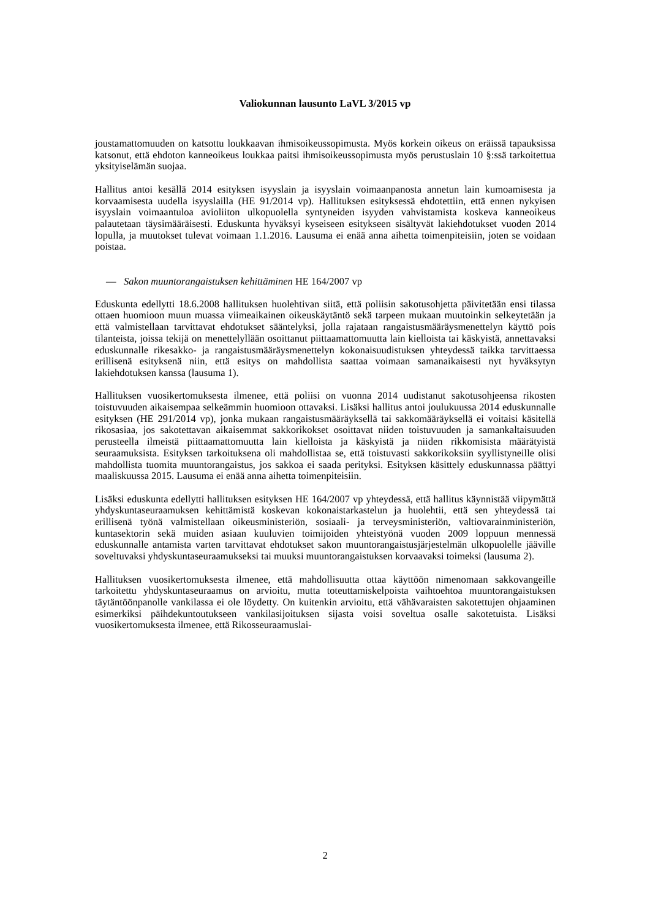Valiokunnan lausunto LaVL 3/2015 vp
joustamattomuuden on katsottu loukkaavan ihmisoikeussopimusta. Myös korkein oikeus on eräissä tapauksissa katsonut, että ehdoton kanneoikeus loukkaa paitsi ihmisoikeussopimusta myös perustuslain 10 §:ssä tarkoitettua yksityiselämän suojaa.
Hallitus antoi kesällä 2014 esityksen isyyslain ja isyyslain voimaanpanosta annetun lain kumoamisesta ja korvaamisesta uudella isyyslailla (HE 91/2014 vp). Hallituksen esityksessä ehdotettiin, että ennen nykyisen isyyslain voimaantuloa avioliiton ulkopuolella syntyneiden isyyden vahvistamista koskeva kanneoikeus palautetaan täysimääräisesti. Eduskunta hyväksyi kyseiseen esitykseen sisältyvät lakiehdotukset vuoden 2014 lopulla, ja muutokset tulevat voimaan 1.1.2016. Lausuma ei enää anna aihetta toimenpiteisiin, joten se voidaan poistaa.
— Sakon muuntorangaistuksen kehittäminen HE 164/2007 vp
Eduskunta edellytti 18.6.2008 hallituksen huolehtivan siitä, että poliisin sakotusohjetta päivitetään ensi tilassa ottaen huomioon muun muassa viimeaikainen oikeuskäytäntö sekä tarpeen mukaan muutoinkin selkeytetään ja että valmistellaan tarvittavat ehdotukset sääntelyksi, jolla rajataan rangaistusmääräysmenettelyn käyttö pois tilanteista, joissa tekijä on menettelyllään osoittanut piittaamattomuutta lain kielloista tai käskyistä, annettavaksi eduskunnalle rikesakko- ja rangaistusmääräysmenettelyn kokonaisuudistuksen yhteydessä taikka tarvittaessa erillisenä esityksenä niin, että esitys on mahdollista saattaa voimaan samanaikaisesti nyt hyväksytyn lakiehdotuksen kanssa (lausuma 1).
Hallituksen vuosikertomuksesta ilmenee, että poliisi on vuonna 2014 uudistanut sakotusohjeensa rikosten toistuvuuden aikaisempaa selkeämmin huomioon ottavaksi. Lisäksi hallitus antoi joulukuussa 2014 eduskunnalle esityksen (HE 291/2014 vp), jonka mukaan rangaistusmääräyksellä tai sakkomääräyksellä ei voitaisi käsitellä rikosasiaa, jos sakotettavan aikaisemmat sakkorikokset osoittavat niiden toistuvuuden ja samankaltaisuuden perusteella ilmeistä piittaamattomuutta lain kielloista ja käskyistä ja niiden rikkomisista määrätyistä seuraamuksista. Esityksen tarkoituksena oli mahdollistaa se, että toistuvasti sakkorikoksiin syyllistyneille olisi mahdollista tuomita muuntorangaistus, jos sakkoa ei saada perityksi. Esityksen käsittely eduskunnassa päättyi maaliskuussa 2015. Lausuma ei enää anna aihetta toimenpiteisiin.
Lisäksi eduskunta edellytti hallituksen esityksen HE 164/2007 vp yhteydessä, että hallitus käynnistää viipymättä yhdyskuntaseuraamuksen kehittämistä koskevan kokonaistarkastelun ja huolehtii, että sen yhteydessä tai erillisenä työnä valmistellaan oikeusministeriön, sosiaali- ja terveysministeriön, valtiovarainministeriön, kuntasektorin sekä muiden asiaan kuuluvien toimijoiden yhteistyönä vuoden 2009 loppuun mennessä eduskunnalle antamista varten tarvittavat ehdotukset sakon muuntorangaistusjärjestelmän ulkopuolelle jääville soveltuvaksi yhdyskuntaseuraamukseksi tai muuksi muuntorangaistuksen korvaavaksi toimeksi (lausuma 2).
Hallituksen vuosikertomuksesta ilmenee, että mahdollisuutta ottaa käyttöön nimenomaan sakkovangeille tarkoitettu yhdyskuntaseuraamus on arvioitu, mutta toteuttamiskelpoista vaihtoehtoa muuntorangaistuksen täytäntöönpanolle vankilassa ei ole löydetty. On kuitenkin arvioitu, että vähävaraisten sakotettujen ohjaaminen esimerkiksi päihdekuntoutukseen vankilasijoituksen sijasta voisi soveltua osalle sakotetuista. Lisäksi vuosikertomuksesta ilmenee, että Rikosseuraamuslai-
2